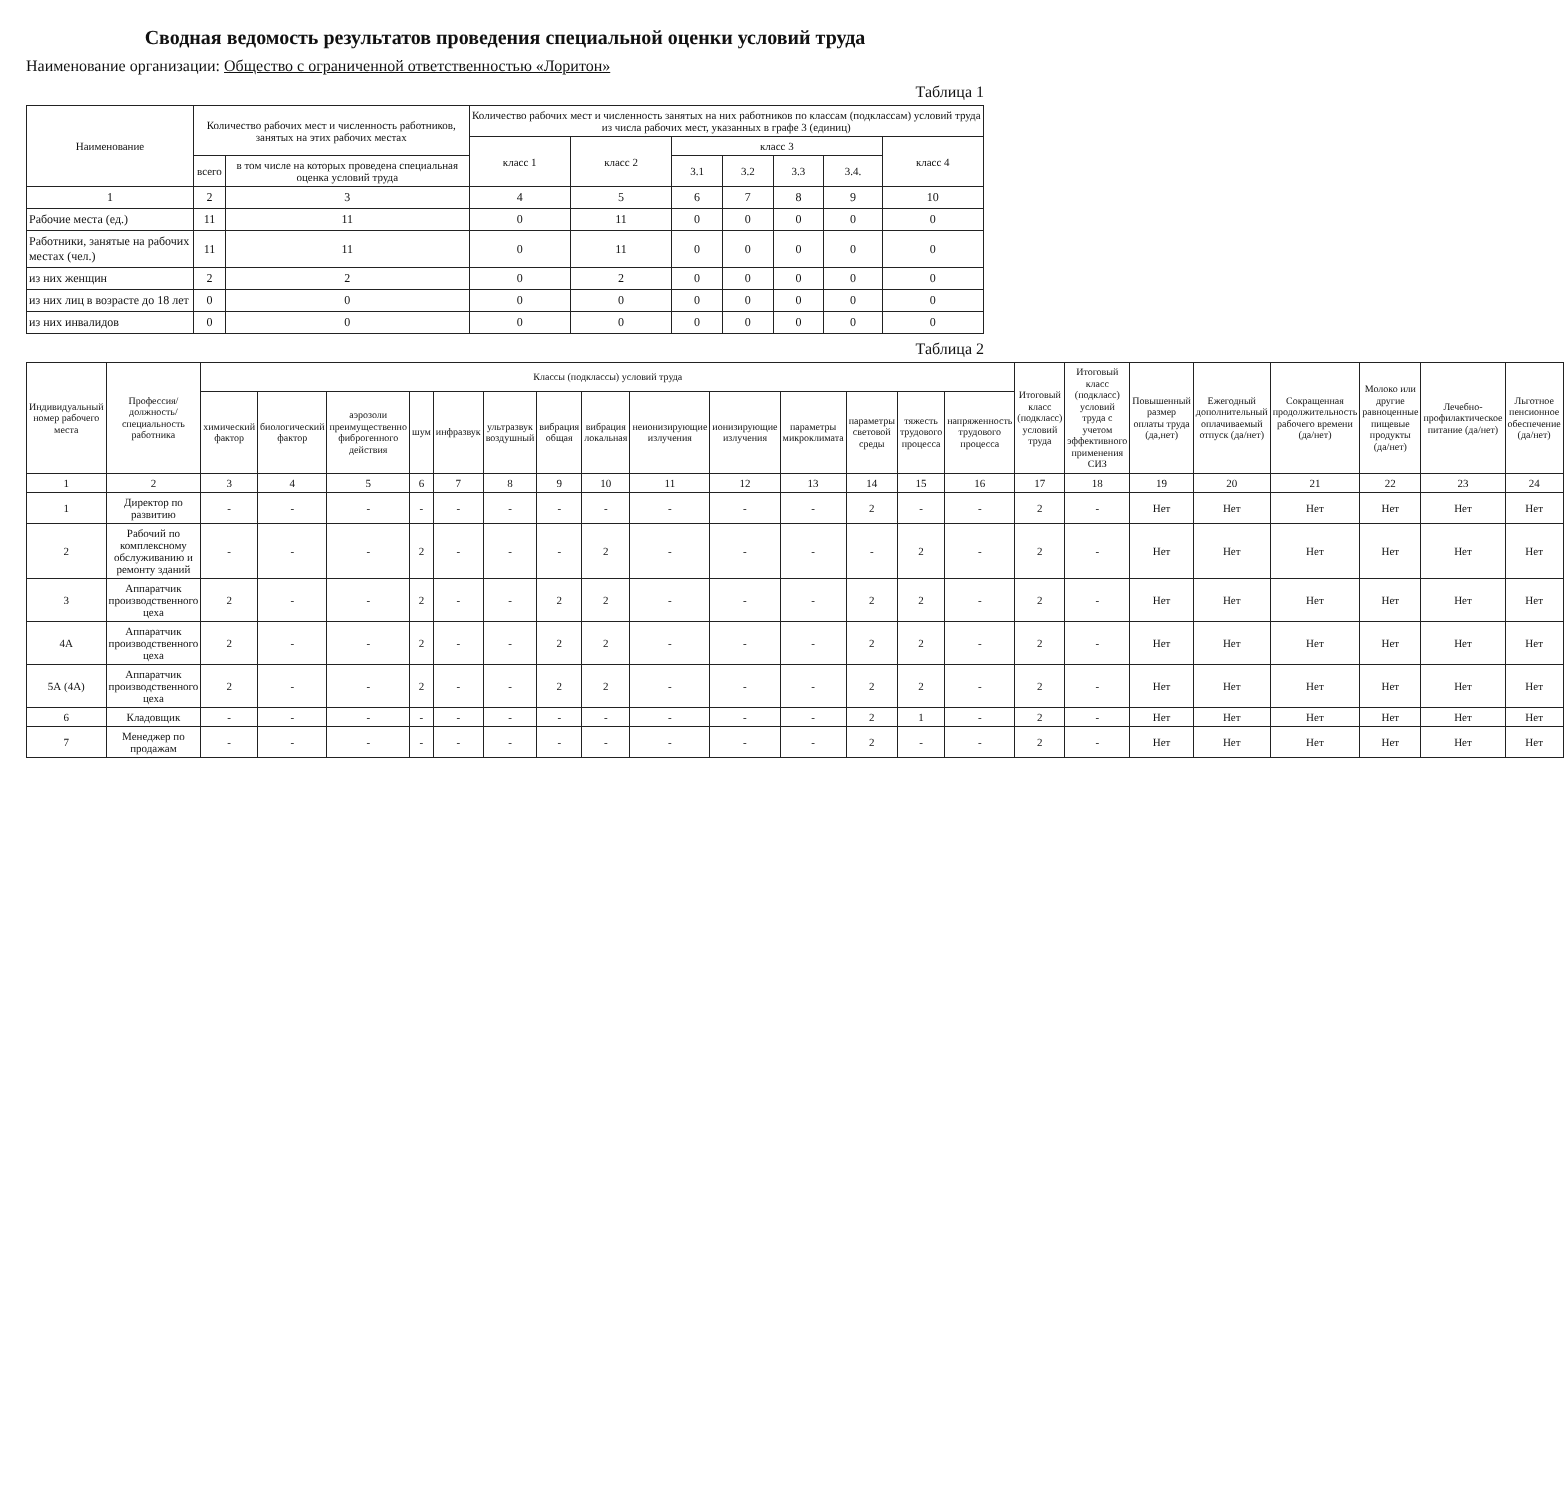Сводная ведомость результатов проведения специальной оценки условий труда
Наименование организации: Общество с ограниченной ответственностью «Лоритон»
Таблица 1
| Наименование | Количество рабочих мест и численность работников, занятых на этих рабочих местах | | Количество рабочих мест и численность занятых на них работников по классам (подклассам) условий труда из числа рабочих мест, указанных в графе 3 (единиц) | | | | | | |
| --- | --- | --- | --- | --- | --- | --- | --- | --- | --- |
| | | | класс 1 | класс 2 | класс 3 | | | | класс 4 |
| | всего | в том числе на которых проведена специальная оценка условий труда | | | 3.1 | 3.2 | 3.3 | 3.4. | |
| 1 | 2 | 3 | 4 | 5 | 6 | 7 | 8 | 9 | 10 |
| Рабочие места (ед.) | 11 | 11 | 0 | 11 | 0 | 0 | 0 | 0 | 0 |
| Работники, занятые на рабочих местах (чел.) | 11 | 11 | 0 | 11 | 0 | 0 | 0 | 0 | 0 |
| из них женщин | 2 | 2 | 0 | 2 | 0 | 0 | 0 | 0 | 0 |
| из них лиц в возрасте до 18 лет | 0 | 0 | 0 | 0 | 0 | 0 | 0 | 0 | 0 |
| из них инвалидов | 0 | 0 | 0 | 0 | 0 | 0 | 0 | 0 | 0 |
Таблица 2
| Индивидуальный номер рабочего места | Профессия/должность/специальность работника | Классы (подклассы) условий труда | | | | | | | | | | | | | | Итоговый класс (подкласс) условий труда | Итоговый класс (подкласс) условий труда с учетом эффективного применения СИЗ | Повышенный размер оплаты труда (да,нет) | Ежегодный дополнительный оплачиваемый отпуск (да/нет) | Сокращенная продолжительность рабочего времени (да/нет) | Молоко или другие равноценные пищевые продукты (да/нет) | Лечебно-профилактическое питание (да/нет) | Льготное пенсионное обеспечение (да/нет) |
| --- | --- | --- | --- | --- | --- | --- | --- | --- | --- | --- | --- | --- | --- | --- | --- | --- | --- | --- | --- | --- | --- | --- | --- |
| | | химический фактор | биологический фактор | аэрозоли преимущественно фиброгенного действия | шум | инфразвук | ультразвук воздушный | вибрация общая | вибрация локальная | неионизирующие излучения | ионизирующие излучения | параметры микроклимата | параметры световой среды | тяжесть трудового процесса | напряженность трудового процесса | | | | | | | | |
| 1 | 2 | 3 | 4 | 5 | 6 | 7 | 8 | 9 | 10 | 11 | 12 | 13 | 14 | 15 | 16 | 17 | 18 | 19 | 20 | 21 | 22 | 23 | 24 |
| 1 | Директор по развитию | - | - | - | - | - | - | - | - | - | - | - | 2 | - | - | 2 | - | Нет | Нет | Нет | Нет | Нет | Нет |
| 2 | Рабочий по комплексному обслуживанию и ремонту зданий | - | - | - | 2 | - | - | - | 2 | - | - | - | - | 2 | - | 2 | - | Нет | Нет | Нет | Нет | Нет | Нет |
| 3 | Аппаратчик производственного цеха | 2 | - | - | 2 | - | - | 2 | 2 | - | - | - | 2 | 2 | - | 2 | - | Нет | Нет | Нет | Нет | Нет | Нет |
| 4А | Аппаратчик производственного цеха | 2 | - | - | 2 | - | - | 2 | 2 | - | - | - | 2 | 2 | - | 2 | - | Нет | Нет | Нет | Нет | Нет | Нет |
| 5А (4А) | Аппаратчик производственного цеха | 2 | - | - | 2 | - | - | 2 | 2 | - | - | - | 2 | 2 | - | 2 | - | Нет | Нет | Нет | Нет | Нет | Нет |
| 6 | Кладовщик | - | - | - | - | - | - | - | - | - | - | - | 2 | 1 | - | 2 | - | Нет | Нет | Нет | Нет | Нет | Нет |
| 7 | Менеджер по продажам | - | - | - | - | - | - | - | - | - | - | - | 2 | - | - | 2 | - | Нет | Нет | Нет | Нет | Нет | Нет |